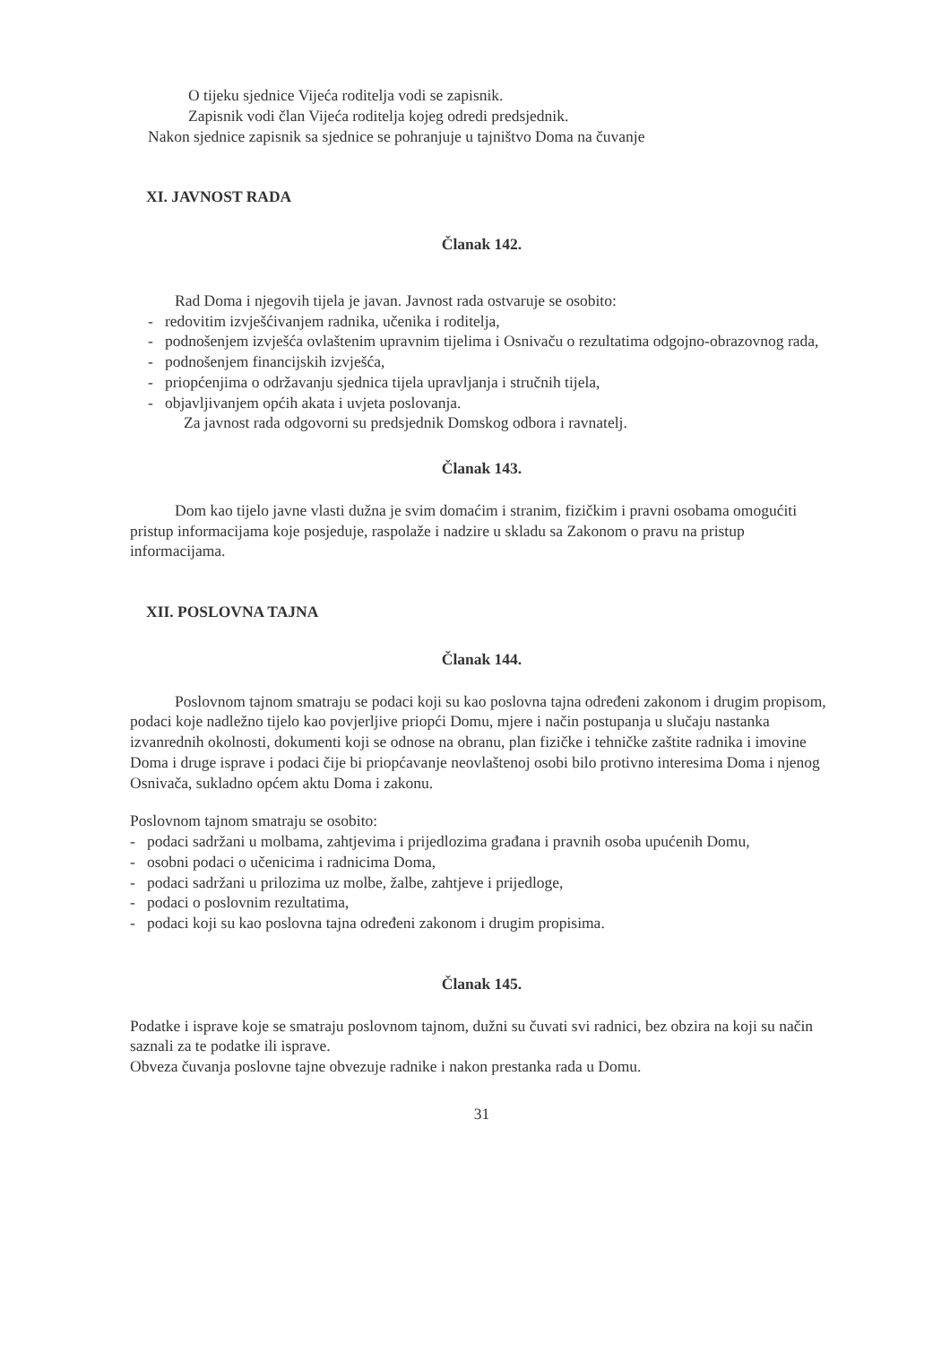O tijeku sjednice Vijeća roditelja vodi se zapisnik.
Zapisnik vodi član Vijeća roditelja kojeg odredi predsjednik.
Nakon sjednice zapisnik sa sjednice se pohranjuje u tajništvo Doma na čuvanje
XI. JAVNOST RADA
Članak 142.
Rad Doma i njegovih tijela je javan. Javnost rada ostvaruje se osobito:
- redovitim izvješćivanjem radnika, učenika i roditelja,
- podnošenjem izvješća ovlaštenim upravnim tijelima i Osnivaču o rezultatima odgojno-obrazovnog rada,
- podnošenjem financijskih izvješća,
- priopćenjima o održavanju sjednica tijela upravljanja i stručnih tijela,
- objavljivanjem općih akata i uvjeta poslovanja.
Za javnost rada odgovorni su predsjednik Domskog odbora i ravnatelj.
Članak 143.
Dom kao tijelo javne vlasti dužna je svim domaćim i stranim, fizičkim i pravni osobama omogućiti pristup informacijama koje posjeduje, raspolaže i nadzire u skladu sa Zakonom o pravu na pristup informacijama.
XII. POSLOVNA TAJNA
Članak 144.
Poslovnom tajnom smatraju se podaci koji su kao poslovna tajna određeni zakonom i drugim propisom, podaci koje nadležno tijelo kao povjerljive priopći Domu, mjere i način postupanja u slučaju nastanka izvanrednih okolnosti, dokumenti koji se odnose na obranu, plan fizičke i tehničke zaštite radnika i imovine Doma i druge isprave i podaci čije bi priopćavanje neovlaštenoj osobi bilo protivno interesima Doma i njenog Osnivača, sukladno općem aktu Doma i zakonu.
Poslovnom tajnom smatraju se osobito:
- podaci sadržani u molbama, zahtjevima i prijedlozima građana i pravnih osoba upućenih Domu,
- osobni podaci o učenicima i radnicima Doma,
- podaci sadržani u prilozima uz molbe, žalbe, zahtjeve i prijedloge,
- podaci o poslovnim rezultatima,
- podaci koji su kao poslovna tajna određeni zakonom i drugim propisima.
Članak 145.
Podatke i isprave koje se smatraju poslovnom tajnom, dužni su čuvati svi radnici, bez obzira na koji su način saznali za te podatke ili isprave.
Obveza čuvanja poslovne tajne obvezuje radnike i nakon prestanka rada u Domu.
31